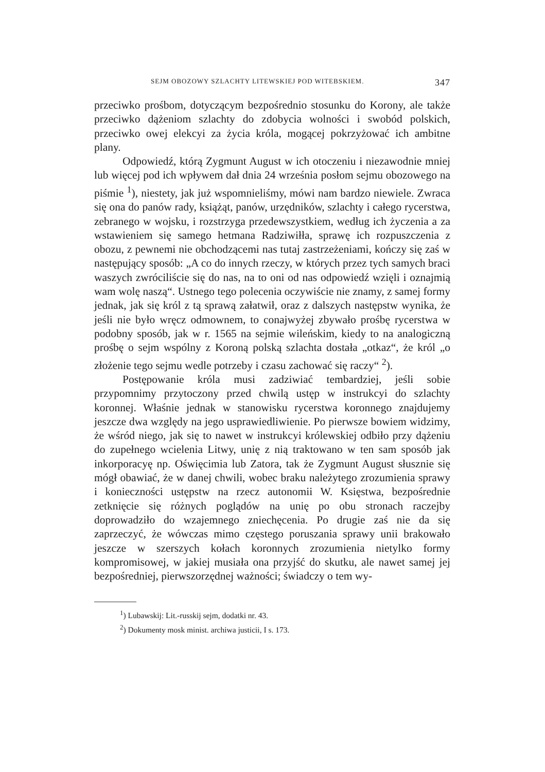SEJM OBOZOWY SZLACHTY LITEWSKIEJ POD WITEBSKIEM. 347
przeciwko prośbom, dotyczącym bezpośrednio stosunku do Korony, ale także przeciwko dążeniom szlachty do zdobycia wolności i swobód polskich, przeciwko owej elekcyi za życia króla, mogącej pokrzyżować ich ambitne plany.
Odpowiedź, którą Zygmunt August w ich otoczeniu i niezawodnie mniej lub więcej pod ich wpływem dał dnia 24 września posłom sejmu obozowego na piśmie <sup>1</sup>), niestety, jak już wspomnieliśmy, mówi nam bardzo niewiele. Zwraca się ona do panów rady, książąt, panów, urzędników, szlachty i całego rycerstwa, zebranego w wojsku, i rozstrzyga przedewszystkiem, według ich życzenia a za wstawieniem się samego hetmana Radziwiłła, sprawę ich rozpuszczenia z obozu, z pewnemi nie obchodzącemi nas tutaj zastrzeżeniami, kończy się zaś w następujący sposób: „A co do innych rzeczy, w których przez tych samych braci waszych zwróciliście się do nas, na to oni od nas odpowiedź wzięli i oznajmią wam wolę naszą“. Ustnego tego polecenia oczywiście nie znamy, z samej formy jednak, jak się król z tą sprawą załatwił, oraz z dalszych następstw wynika, że jeśli nie było wręcz odmownem, to conajwyżej zbywało prośbę rycerstwa w podobny sposób, jak w r. 1565 na sejmie wileńskim, kiedy to na analogiczną prośbę o sejm wspólny z Koroną polską szlachta dostała „otkaz“, że król „o złożenie tego sejmu wedle potrzeby i czasu zachować się raczy“ <sup>2</sup>).
Postępowanie króla musi zadziwiać tembardziej, jeśli sobie przypomnimy przytoczony przed chwilą ustęp w instrukcyi do szlachty koronnej. Właśnie jednak w stanowisku rycerstwa koronnego znajdujemy jeszcze dwa względy na jego usprawiedliwienie. Po pierwsze bowiem widzimy, że wśród niego, jak się to nawet w instrukcyi królewskiej odbiło przy dążeniu do zupełnego wcielenia Litwy, unię z nią traktowano w ten sam sposób jak inkorporacyę np. Oświęcimia lub Zatora, tak że Zygmunt August słusznie się mógł obawiać, że w danej chwili, wobec braku należytego zrozumienia sprawy i konieczności ustępstw na rzecz autonomii W. Księstwa, bezpośrednie zetknięcie się różnych poglądów na unię po obu stronach raczejby doprowadziło do wzajemnego zniechęcenia. Po drugie zaś nie da się zaprzeczyć, że wówczas mimo częstego poruszania sprawy unii brakowało jeszcze w szerszych kołach koronnych zrozumienia nietylko formy kompromisowej, w jakiej musiała ona przyjść do skutku, ale nawet samej jej bezpośredniej, pierwszorzędnej ważności; świadczy o tem wy-
<sup>1</sup>) Lubawskij: Lit.-russkij sejm, dodatki nr. 43.
<sup>2</sup>) Dokumenty mosk minist. archiwa justicii, I s. 173.